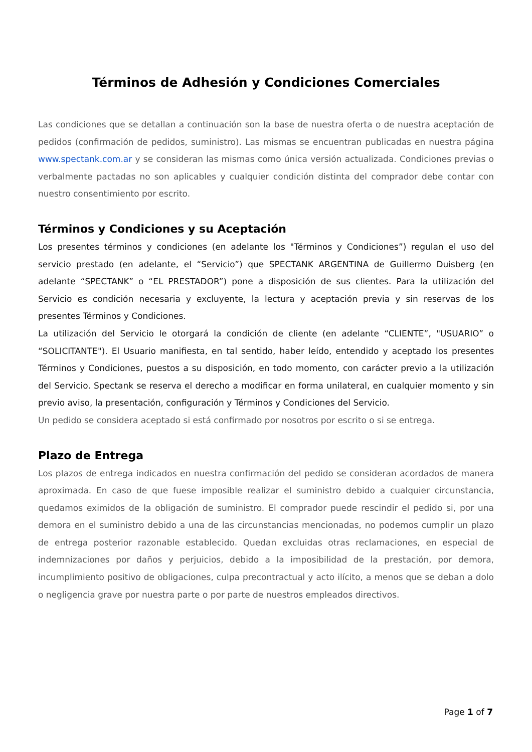Términos de Adhesión y Condiciones Comerciales
Las condiciones que se detallan a continuación son la base de nuestra oferta o de nuestra aceptación de pedidos (confirmación de pedidos, suministro). Las mismas se encuentran publicadas en nuestra página www.spectank.com.ar y se consideran las mismas como única versión actualizada. Condiciones previas o verbalmente pactadas no son aplicables y cualquier condición distinta del comprador debe contar con nuestro consentimiento por escrito.
Términos y Condiciones y su Aceptación
Los presentes términos y condiciones (en adelante los "Términos y Condiciones”) regulan el uso del servicio prestado (en adelante, el “Servicio”) que SPECTANK ARGENTINA de Guillermo Duisberg (en adelante “SPECTANK” o “EL PRESTADOR”) pone a disposición de sus clientes. Para la utilización del Servicio es condición necesaria y excluyente, la lectura y aceptación previa y sin reservas de los presentes Términos y Condiciones.
La utilización del Servicio le otorgará la condición de cliente (en adelante “CLIENTE”, "USUARIO” o “SOLICITANTE"). El Usuario manifiesta, en tal sentido, haber leído, entendido y aceptado los presentes Términos y Condiciones, puestos a su disposición, en todo momento, con carácter previo a la utilización del Servicio. Spectank se reserva el derecho a modificar en forma unilateral, en cualquier momento y sin previo aviso, la presentación, configuración y Términos y Condiciones del Servicio.
Un pedido se considera aceptado si está confirmado por nosotros por escrito o si se entrega.
Plazo de Entrega
Los plazos de entrega indicados en nuestra confirmación del pedido se consideran acordados de manera aproximada. En caso de que fuese imposible realizar el suministro debido a cualquier circunstancia, quedamos eximidos de la obligación de suministro. El comprador puede rescindir el pedido si, por una demora en el suministro debido a una de las circunstancias mencionadas, no podemos cumplir un plazo de entrega posterior razonable establecido. Quedan excluidas otras reclamaciones, en especial de indemnizaciones por daños y perjuicios, debido a la imposibilidad de la prestación, por demora, incumplimiento positivo de obligaciones, culpa precontractual y acto ilícito, a menos que se deban a dolo o negligencia grave por nuestra parte o por parte de nuestros empleados directivos.
Page 1 of 7